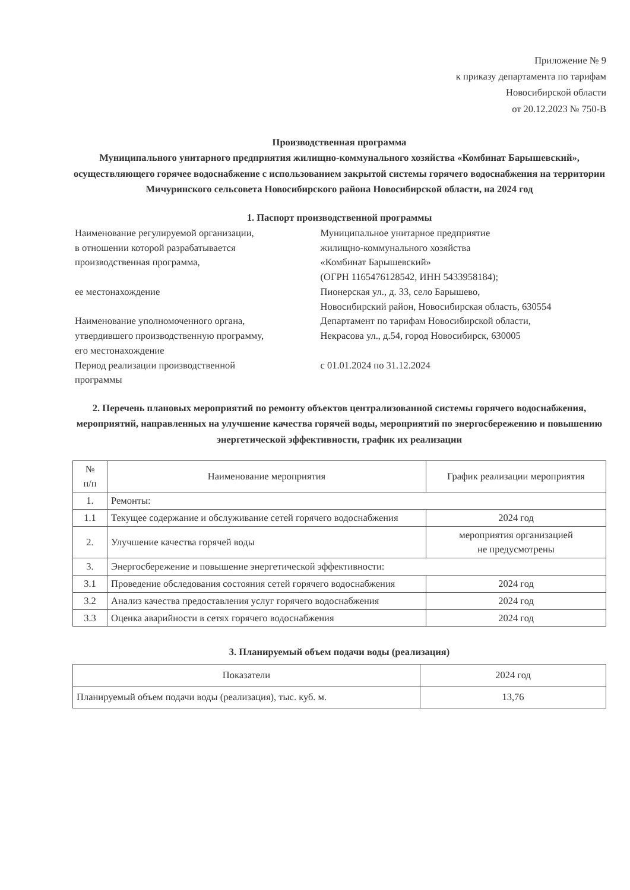Приложение № 9
к приказу департамента по тарифам
Новосибирской области
от 20.12.2023 № 750-В
Производственная программа
Муниципального унитарного предприятия жилищно-коммунального хозяйства «Комбинат Барышевский», осуществляющего горячее водоснабжение с использованием закрытой системы горячего водоснабжения на территории Мичуринского сельсовета Новосибирского района Новосибирской области, на 2024 год
1. Паспорт производственной программы
| Наименование регулируемой организации, в отношении которой разрабатывается производственная программа, | Муниципальное унитарное предприятие жилищно-коммунального хозяйства «Комбинат Барышевский» (ОГРН 1165476128542, ИНН 5433958184); |
| ее местонахождение | Пионерская ул., д. 33, село Барышево, Новосибирский район, Новосибирская область, 630554 |
| Наименование уполномоченного органа, утвердившего производственную программу, его местонахождение | Департамент по тарифам Новосибирской области, Некрасова ул., д.54, город Новосибирск, 630005 |
| Период реализации производственной программы | с 01.01.2024 по 31.12.2024 |
2. Перечень плановых мероприятий по ремонту объектов централизованной системы горячего водоснабжения, мероприятий, направленных на улучшение качества горячей воды, мероприятий по энергосбережению и повышению энергетической эффективности, график их реализации
| № п/п | Наименование мероприятия | График реализации мероприятия |
| --- | --- | --- |
| 1. | Ремонты: | |
| 1.1 | Текущее содержание и обслуживание сетей горячего водоснабжения | 2024 год |
| 2. | Улучшение качества горячей воды | мероприятия организацией не предусмотрены |
| 3. | Энергосбережение и повышение энергетической эффективности: | |
| 3.1 | Проведение обследования состояния сетей горячего водоснабжения | 2024 год |
| 3.2 | Анализ качества предоставления услуг горячего водоснабжения | 2024 год |
| 3.3 | Оценка аварийности в сетях горячего водоснабжения | 2024 год |
3. Планируемый объем подачи воды (реализация)
| Показатели | 2024 год |
| --- | --- |
| Планируемый объем подачи воды (реализация), тыс. куб. м. | 13,76 |